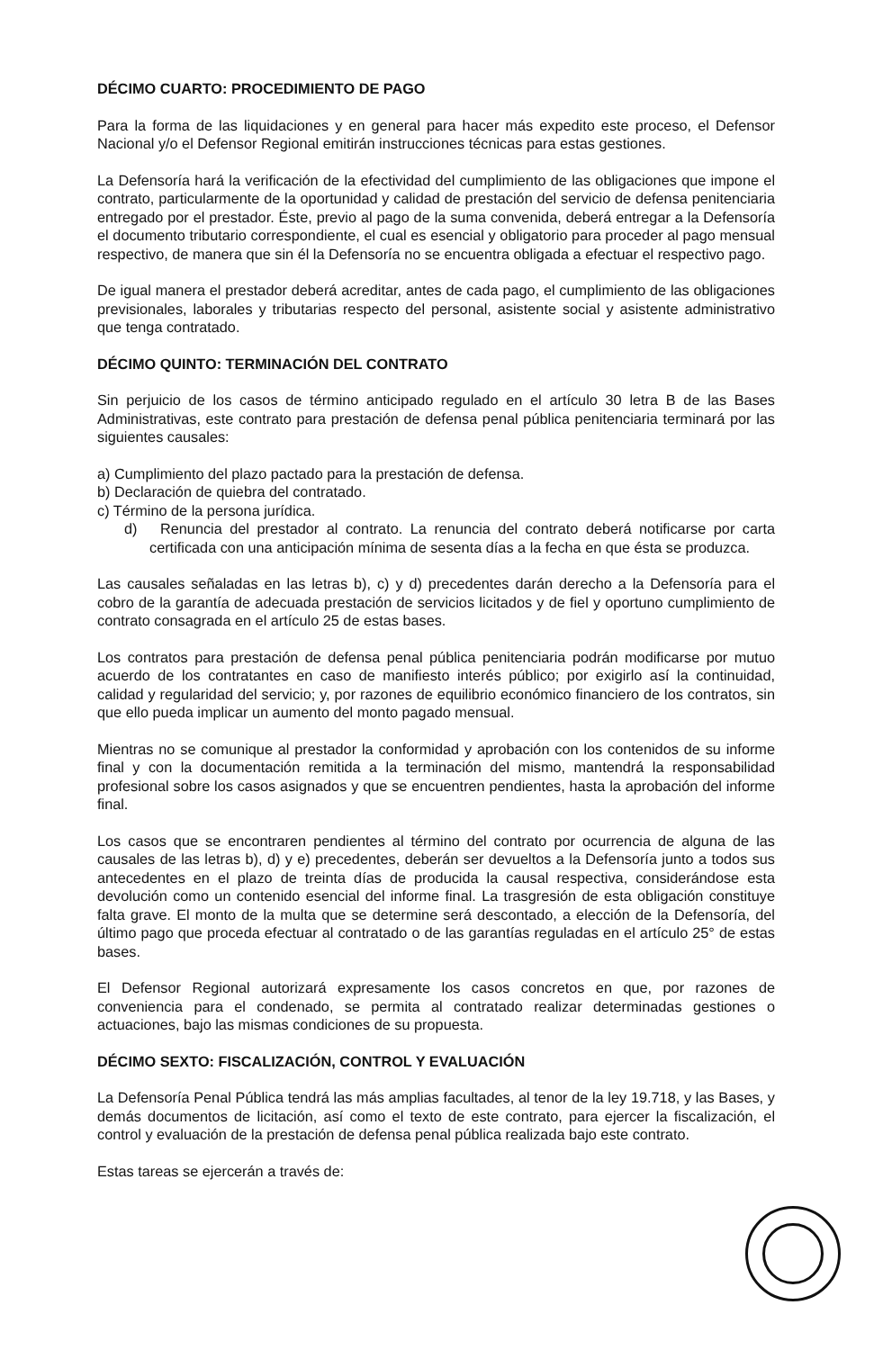DÉCIMO CUARTO: PROCEDIMIENTO DE PAGO
Para la forma de las liquidaciones y en general para hacer más expedito este proceso, el Defensor Nacional y/o el Defensor Regional emitirán instrucciones técnicas para estas gestiones.
La Defensoría hará la verificación de la efectividad del cumplimiento de las obligaciones que impone el contrato, particularmente de la oportunidad y calidad de prestación del servicio de defensa penitenciaria entregado por el prestador. Éste, previo al pago de la suma convenida, deberá entregar a la Defensoría el documento tributario correspondiente, el cual es esencial y obligatorio para proceder al pago mensual respectivo, de manera que sin él la Defensoría no se encuentra obligada a efectuar el respectivo pago.
De igual manera el prestador deberá acreditar, antes de cada pago, el cumplimiento de las obligaciones previsionales, laborales y tributarias respecto del personal, asistente social y asistente administrativo que tenga contratado.
DÉCIMO QUINTO: TERMINACIÓN DEL CONTRATO
Sin perjuicio de los casos de término anticipado regulado en el artículo 30 letra B de las Bases Administrativas, este contrato para prestación de defensa penal pública penitenciaria terminará por las siguientes causales:
a) Cumplimiento del plazo pactado para la prestación de defensa.
b) Declaración de quiebra del contratado.
c) Término de la persona jurídica.
d) Renuncia del prestador al contrato. La renuncia del contrato deberá notificarse por carta certificada con una anticipación mínima de sesenta días a la fecha en que ésta se produzca.
Las causales señaladas en las letras b), c) y d) precedentes darán derecho a la Defensoría para el cobro de la garantía de adecuada prestación de servicios licitados y de fiel y oportuno cumplimiento de contrato consagrada en el artículo 25 de estas bases.
Los contratos para prestación de defensa penal pública penitenciaria podrán modificarse por mutuo acuerdo de los contratantes en caso de manifiesto interés público; por exigirlo así la continuidad, calidad y regularidad del servicio; y, por razones de equilibrio económico financiero de los contratos, sin que ello pueda implicar un aumento del monto pagado mensual.
Mientras no se comunique al prestador la conformidad y aprobación con los contenidos de su informe final y con la documentación remitida a la terminación del mismo, mantendrá la responsabilidad profesional sobre los casos asignados y que se encuentren pendientes, hasta la aprobación del informe final.
Los casos que se encontraren pendientes al término del contrato por ocurrencia de alguna de las causales de las letras b), d) y e) precedentes, deberán ser devueltos a la Defensoría junto a todos sus antecedentes en el plazo de treinta días de producida la causal respectiva, considerándose esta devolución como un contenido esencial del informe final. La trasgresión de esta obligación constituye falta grave. El monto de la multa que se determine será descontado, a elección de la Defensoría, del último pago que proceda efectuar al contratado o de las garantías reguladas en el artículo 25° de estas bases.
El Defensor Regional autorizará expresamente los casos concretos en que, por razones de conveniencia para el condenado, se permita al contratado realizar determinadas gestiones o actuaciones, bajo las mismas condiciones de su propuesta.
DÉCIMO SEXTO: FISCALIZACIÓN, CONTROL Y EVALUACIÓN
La Defensoría Penal Pública tendrá las más amplias facultades, al tenor de la ley 19.718, y las Bases, y demás documentos de licitación, así como el texto de este contrato, para ejercer la fiscalización, el control y evaluación de la prestación de defensa penal pública realizada bajo este contrato.
Estas tareas se ejercerán a través de: